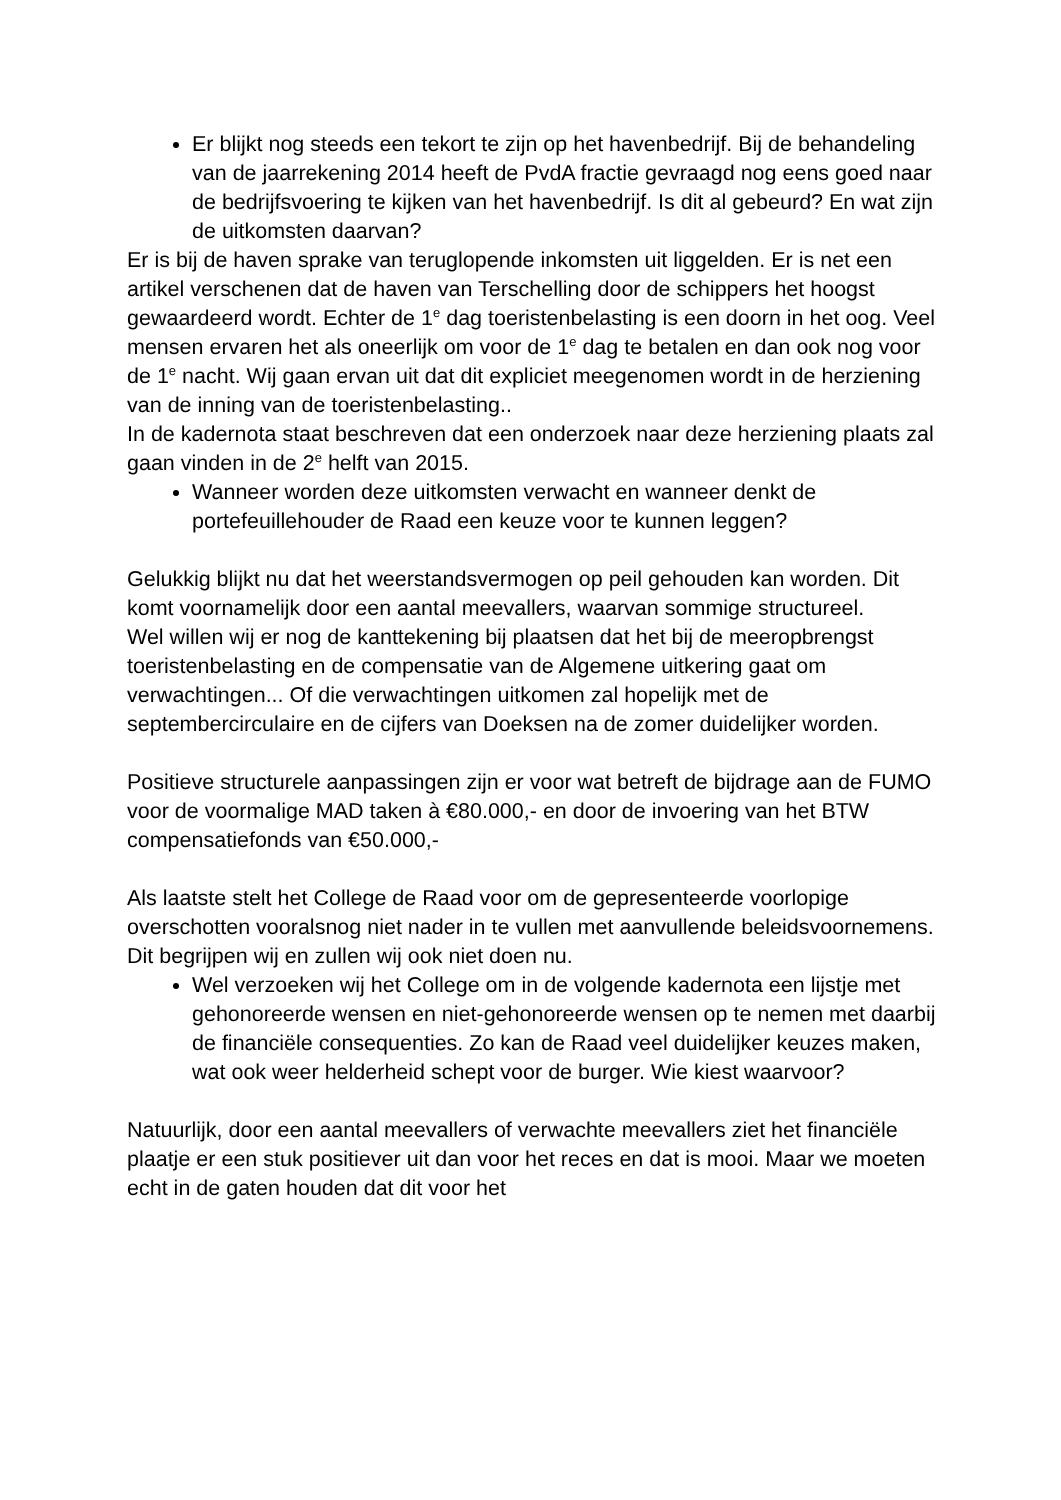Er blijkt nog steeds een tekort te zijn op het havenbedrijf. Bij de behandeling van de jaarrekening 2014 heeft de PvdA fractie gevraagd nog eens goed naar de bedrijfsvoering te kijken van het havenbedrijf. Is dit al gebeurd? En wat zijn de uitkomsten daarvan?
Er is bij de haven sprake van teruglopende inkomsten uit liggelden. Er is net een artikel verschenen dat de haven van Terschelling door de schippers het hoogst gewaardeerd wordt. Echter de 1<sup>e</sup> dag toeristenbelasting is een doorn in het oog. Veel mensen ervaren het als oneerlijk om voor de 1<sup>e</sup> dag te betalen en dan ook nog voor de 1<sup>e</sup> nacht. Wij gaan ervan uit dat dit expliciet meegenomen wordt in de herziening van de inning van de toeristenbelasting..
In de kadernota staat beschreven dat een onderzoek naar deze herziening plaats zal gaan vinden in de 2<sup>e</sup> helft van 2015.
Wanneer worden deze uitkomsten verwacht en wanneer denkt de portefeuillehouder de Raad een keuze voor te kunnen leggen?
Gelukkig blijkt nu dat het weerstandsvermogen op peil gehouden kan worden. Dit komt voornamelijk door een aantal meevallers, waarvan sommige structureel.
Wel willen wij er nog de kanttekening bij plaatsen dat het bij de meeropbrengst toeristenbelasting en de compensatie van de Algemene uitkering gaat om verwachtingen... Of die verwachtingen uitkomen zal hopelijk met de septembercirculaire en de cijfers van Doeksen na de zomer duidelijker worden.
Positieve structurele aanpassingen zijn er voor wat betreft de bijdrage aan de FUMO voor de voormalige MAD taken à €80.000,- en door de invoering van het BTW compensatiefonds van €50.000,-
Als laatste stelt het College de Raad voor om de gepresenteerde voorlopige overschotten vooralsnog niet nader in te vullen met aanvullende beleidsvoornemens. Dit begrijpen wij en zullen wij ook niet doen nu.
Wel verzoeken wij het College om in de volgende kadernota een lijstje met gehonoreerde wensen en niet-gehonoreerde wensen op te nemen met daarbij de financiële consequenties. Zo kan de Raad veel duidelijker keuzes maken, wat ook weer helderheid schept voor de burger. Wie kiest waarvoor?
Natuurlijk, door een aantal meevallers of verwachte meevallers ziet het financiële plaatje er een stuk positiever uit dan voor het reces en dat is mooi. Maar we moeten echt in de gaten houden dat dit voor het